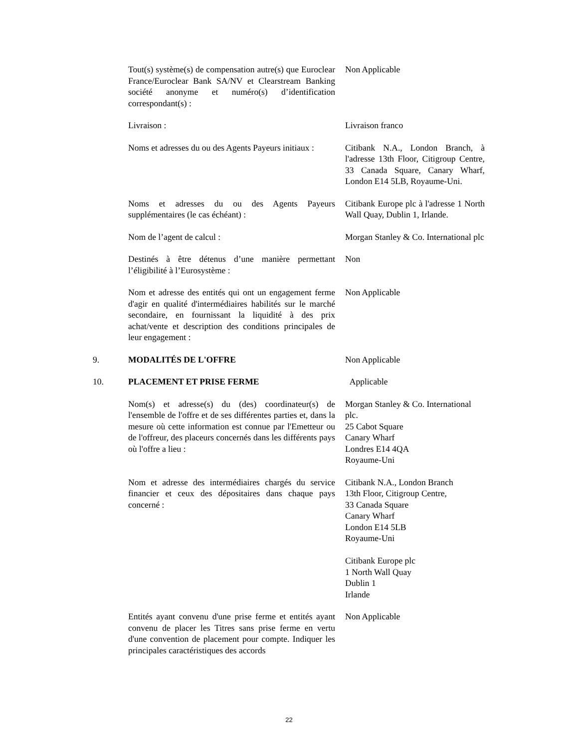Tout(s) système(s) de compensation autre(s) que Euroclear France/Euroclear Bank SA/NV et Clearstream Banking société anonyme et numéro(s) d’identification correspondant(s) :
Non Applicable
Livraison : Livraison franco
Noms et adresses du ou des Agents Payeurs initiaux :
Citibank N.A., London Branch, à l'adresse 13th Floor, Citigroup Centre, 33 Canada Square, Canary Wharf, London E14 5LB, Royaume-Uni.
Noms et adresses du ou des Agents Payeurs supplémentaires (le cas échéant) :
Citibank Europe plc à l'adresse 1 North Wall Quay, Dublin 1, Irlande.
Nom de l’agent de calcul : Morgan Stanley & Co. International plc
Destinés à être détenus d’une manière permettant l’éligibilité à l’Eurosystème :
Non
Nom et adresse des entités qui ont un engagement ferme d'agir en qualité d'intermédiaires habilités sur le marché secondaire, en fournissant la liquidité à des prix achat/vente et description des conditions principales de leur engagement :
Non Applicable
9. MODALITÉS DE L'OFFRE Non Applicable
10. PLACEMENT ET PRISE FERME Applicable
Nom(s) et adresse(s) du (des) coordinateur(s) de l'ensemble de l'offre et de ses différentes parties et, dans la mesure où cette information est connue par l'Emetteur ou de l'offreur, des placeurs concernés dans les différents pays où l'offre a lieu :
Morgan Stanley & Co. International plc.
25 Cabot Square
Canary Wharf
Londres E14 4QA
Royaume-Uni
Nom et adresse des intermédiaires chargés du service financier et ceux des dépositaires dans chaque pays concerné :
Citibank N.A., London Branch
13th Floor, Citigroup Centre,
33 Canada Square
Canary Wharf
London E14 5LB
Royaume-Uni
Citibank Europe plc
1 North Wall Quay
Dublin 1
Irlande
Entités ayant convenu d'une prise ferme et entités ayant convenu de placer les Titres sans prise ferme en vertu d'une convention de placement pour compte. Indiquer les principales caractéristiques des accords
Non Applicable
22